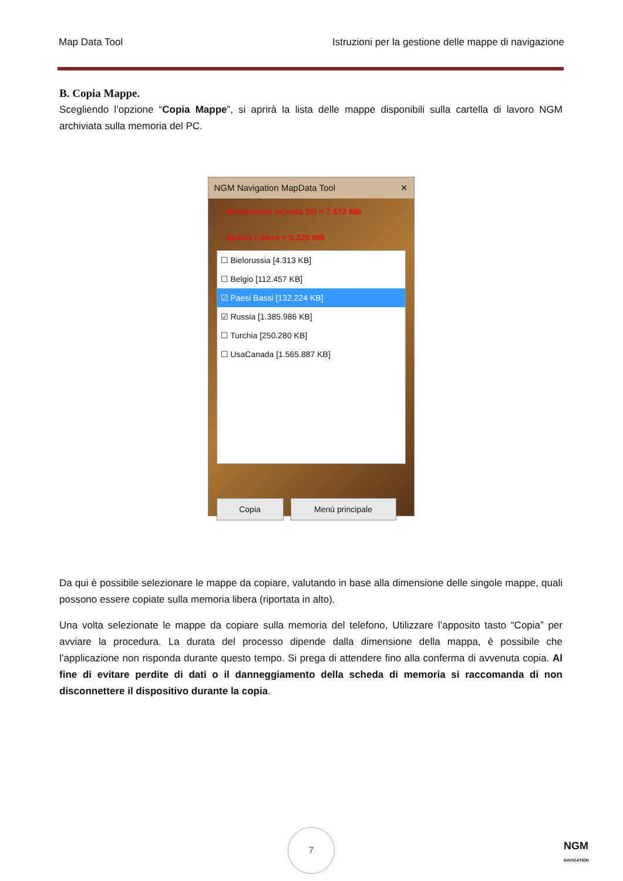Map Data Tool Istruzioni per la gestione delle mappe di navigazione
B. Copia Mappe.
Scegliendo l’opzione “Copia Mappe”, si aprirà la lista delle mappe disponibili sulla cartella di lavoro NGM archiviata sulla memoria del PC.
NGM Navigation MapData Tool ✕
Dimensione scheda SD = 7.572 MB
Spazio Libero = 5.229 MB
☐ Bielorussia [4.313 KB]
☐ Belgio [112.457 KB]
☑ Paesi Bassi [132.224 KB]
☑ Russia [1.385.986 KB]
☐ Turchia [250.280 KB]
☐ UsaCanada [1.565.887 KB]
Copia Menù principale
Da qui è possibile selezionare le mappe da copiare, valutando in base alla dimensione delle singole mappe, quali possono essere copiate sulla memoria libera (riportata in alto).
Una volta selezionate le mappe da copiare sulla memoria del telefono, Utilizzare l’apposito tasto “Copia” per avviare la procedura. La durata del processo dipende dalla dimensione della mappa, è possibile che l’applicazione non risponda durante questo tempo. Si prega di attendere fino alla conferma di avvenuta copia. Al fine di evitare perdite di dati o il danneggiamento della scheda di memoria si raccomanda di non disconnettere il dispositivo durante la copia.
7
NGM
NAVIGATION